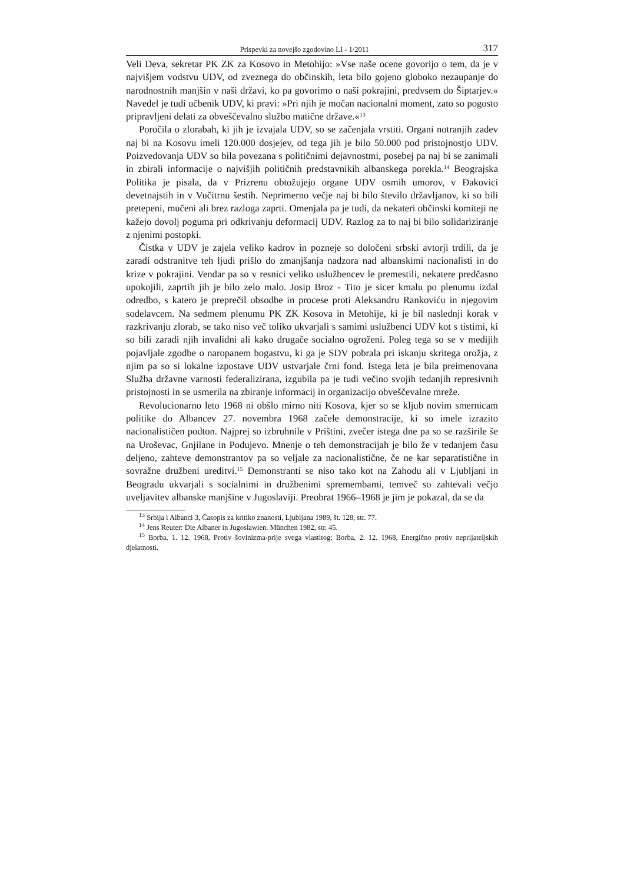Prispevki za novejšo zgodovino LI - 1/2011 317
Veli Deva, sekretar PK ZK za Kosovo in Metohijo: »Vse naše ocene govorijo o tem, da je v najvišjem vodstvu UDV, od zveznega do občinskih, leta bilo gojeno globoko nezaupanje do narodnostnih manjšin v naši državi, ko pa govorimo o naši pokrajini, predvsem do Šiptarjev.« Navedel je tudi učbenik UDV, ki pravi: »Pri njih je močan nacionalni moment, zato so pogosto pripravljeni delati za obveščevalno službo matične države.«<sup>13</sup>
Poročila o zlorabah, ki jih je izvajala UDV, so se začenjala vrstiti. Organi notranjih zadev naj bi na Kosovu imeli 120.000 dosjejev, od tega jih je bilo 50.000 pod pristojnostjo UDV. Poizvedovanja UDV so bila povezana s političnimi dejavnostmi, posebej pa naj bi se zanimali in zbirali informacije o najvišjih političnih predstavnikih albanskega porekla.<sup>14</sup> Beograjska Politika je pisala, da v Prizrenu obtožujejo organe UDV osmih umorov, v Đakovici devetnajstih in v Vučitrnu šestih. Neprimerno večje naj bi bilo število državljanov, ki so bili pretepeni, mučeni ali brez razloga zaprti. Omenjala pa je tudi, da nekateri občinski komiteji ne kažejo dovolj poguma pri odkrivanju deformacij UDV. Razlog za to naj bi bilo solidariziranje z njenimi postopki.
Čistka v UDV je zajela veliko kadrov in pozneje so določeni srbski avtorji trdili, da je zaradi odstranitve teh ljudi prišlo do zmanjšanja nadzora nad albanskimi nacionalisti in do krize v pokrajini. Vendar pa so v resnici veliko uslužbencev le premestili, nekatere predčasno upokojili, zaprtih jih je bilo zelo malo. Josip Broz - Tito je sicer kmalu po plenumu izdal odredbo, s katero je preprečil obsodbe in procese proti Aleksandru Rankoviću in njegovim sodelavcem. Na sedmem plenumu PK ZK Kosova in Metohije, ki je bil naslednji korak v razkrivanju zlorab, se tako niso več toliko ukvarjali s samimi uslužbenci UDV kot s tistimi, ki so bili zaradi njih invalidni ali kako drugače socialno ogroženi. Poleg tega so se v medijih pojavljale zgodbe o naropanem bogastvu, ki ga je SDV pobrala pri iskanju skritega orožja, z njim pa so si lokalne izpostave UDV ustvarjale črni fond. Istega leta je bila preimenovana Služba državne varnosti federalizirana, izgubila pa je tudi večino svojih tedanjih represivnih pristojnosti in se usmerila na zbiranje informacij in organizacijo obveščevalne mreže.
Revolucionarno leto 1968 ni obšlo mirno niti Kosova, kjer so se kljub novim smernicam politike do Albancev 27. novembra 1968 začele demonstracije, ki so imele izrazito nacionalističen podton. Najprej so izbruhnile v Prištini, zvečer istega dne pa so se razširile še na Uroševac, Gnjilane in Podujevo. Mnenje o teh demonstracijah je bilo že v tedanjem času deljeno, zahteve demonstrantov pa so veljale za nacionalistične, če ne kar separatistične in sovražne družbeni ureditvi.<sup>15</sup> Demonstranti se niso tako kot na Zahodu ali v Ljubljani in Beogradu ukvarjali s socialnimi in družbenimi spremembami, temveč so zahtevali večjo uveljavitev albanske manjšine v Jugoslaviji. Preobrat 1966–1968 je jim je pokazal, da se da
<sup>13</sup> Srbija i Albanci 3, Časopis za kritiko znanosti, Ljubljana 1989, št. 128, str. 77.
<sup>14</sup> Jens Reuter: Die Albaner in Jugoslawien. München 1982, str. 45.
<sup>15</sup> Borba, 1. 12. 1968, Protiv šovinizma-prije svega vlastitog; Borba, 2. 12. 1968, Energično protiv neprijateljskih djelatnosti.